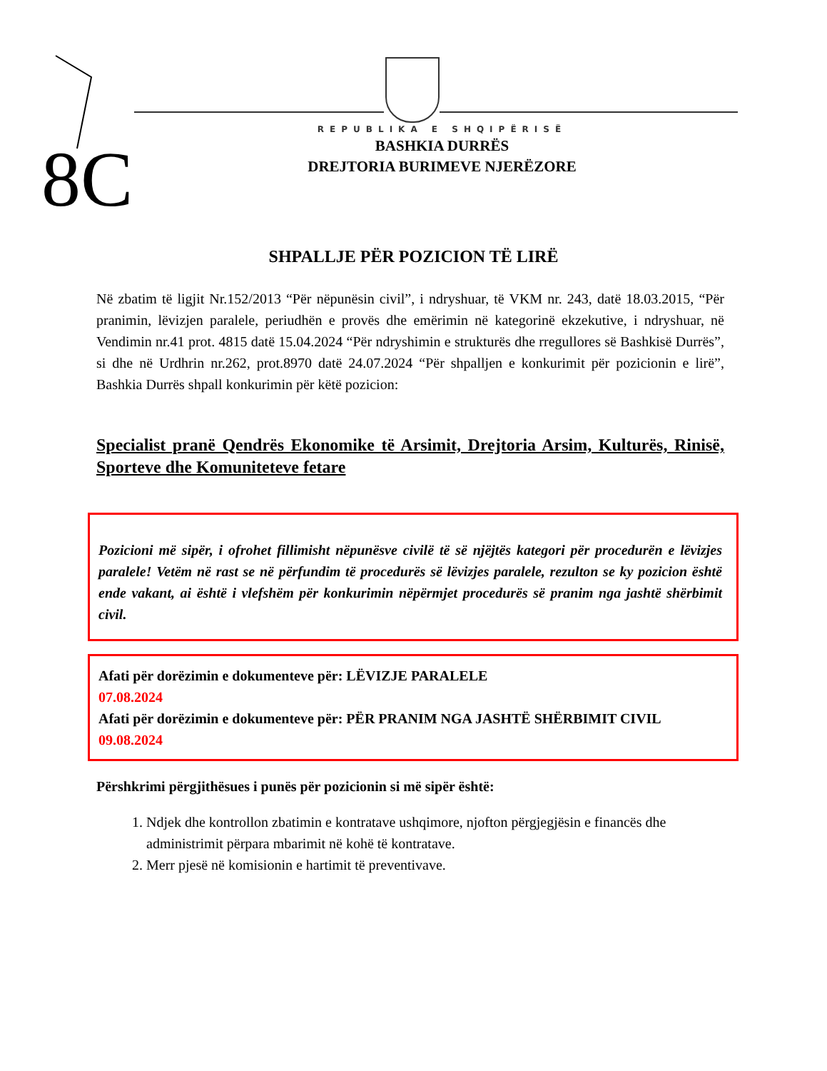8C
REPUBLIKA E SHQIPËRISË
BASHKIA DURRËS
DREJTORIA BURIMEVE NJERËZORE
SHPALLJE PËR POZICION TË LIRË
Në zbatim të ligjit Nr.152/2013 “Për nëpunësin civil”, i ndryshuar, të VKM nr. 243, datë 18.03.2015, “Për pranimin, lëvizjen paralele, periudhën e provës dhe emërimin në kategorinë ekzekutive, i ndryshuar, në Vendimin nr.41 prot. 4815 datë 15.04.2024 “Për ndryshimin e strukturës dhe rregullores së Bashkisë Durrës”, si dhe në Urdhrin nr.262, prot.8970 datë 24.07.2024 “Për shpalljen e konkurimit për pozicionin e lirë”, Bashkia Durrës shpall konkurimin për këtë pozicion:
Specialist pranë Qendrës Ekonomike të Arsimit, Drejtoria Arsim, Kulturës, Rinisë, Sporteve dhe Komuniteteve fetare
Pozicioni më sipër, i ofrohet fillimisht nëpunësve civilë të së njëjtës kategori për procedurën e lëvizjes paralele! Vetëm në rast se në përfundim të procedurës së lëvizjes paralele, rezulton se ky pozicion është ende vakant, ai është i vlefshëm për konkurimin nëpërmjet procedurës së pranim nga jashtë shërbimit civil.
Afati për dorëzimin e dokumenteve për: LËVIZJE PARALELE
07.08.2024
Afati për dorëzimin e dokumenteve për: PËR PRANIM NGA JASHTË SHËRBIMIT CIVIL
09.08.2024
Përshkrimi përgjithësues i punës për pozicionin si më sipër është:
1. Ndjek dhe kontrollon zbatimin e kontratave ushqimore, njofton përgjegjësin e financës dhe administrimit përpara mbarimit në kohë të kontratave.
2. Merr pjesë në komisionin e hartimit të preventivave.